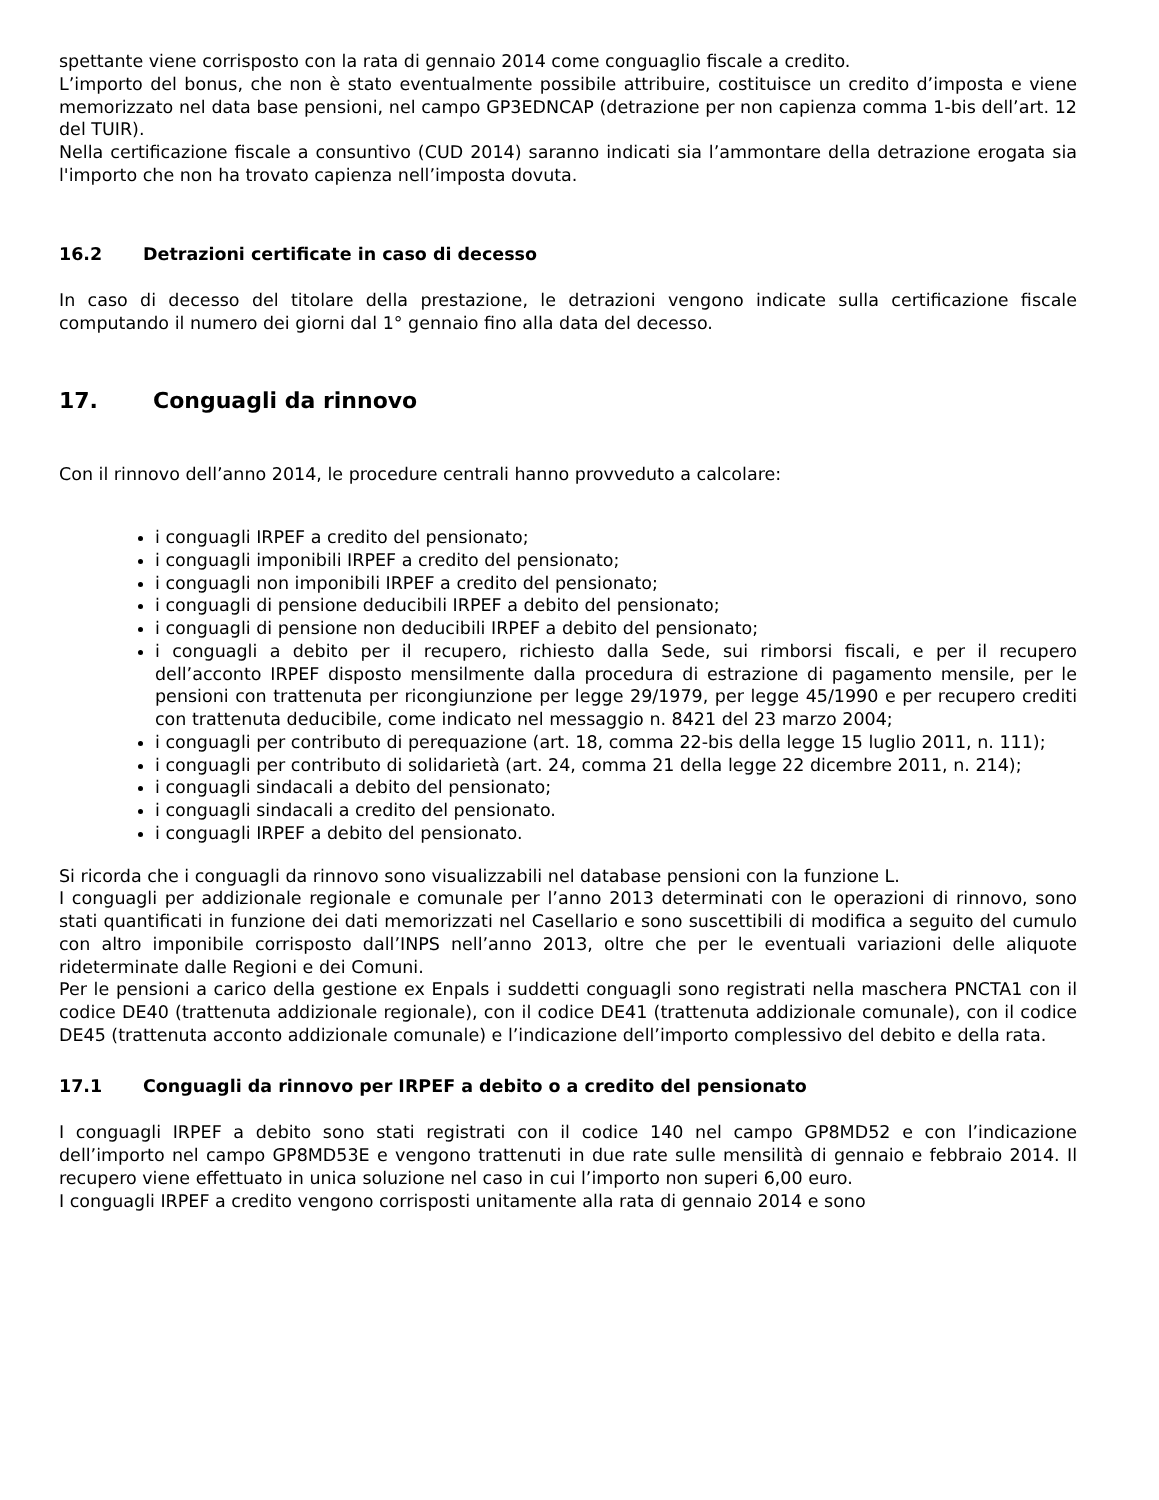spettante viene corrisposto con la rata di gennaio 2014 come conguaglio fiscale a credito.
L’importo del bonus, che non è stato eventualmente possibile attribuire, costituisce un credito d’imposta e viene memorizzato nel data base pensioni, nel campo GP3EDNCAP (detrazione per non capienza comma 1-bis dell’art. 12 del TUIR).
Nella certificazione fiscale a consuntivo (CUD 2014) saranno indicati sia l’ammontare della detrazione erogata sia l'importo che non ha trovato capienza nell’imposta dovuta.
16.2 Detrazioni certificate in caso di decesso
In caso di decesso del titolare della prestazione, le detrazioni vengono indicate sulla certificazione fiscale computando il numero dei giorni dal 1° gennaio fino alla data del decesso.
17. Conguagli da rinnovo
Con il rinnovo dell’anno 2014, le procedure centrali hanno provveduto a calcolare:
i conguagli IRPEF a credito del pensionato;
i conguagli imponibili IRPEF a credito del pensionato;
i conguagli non imponibili IRPEF a credito del pensionato;
i conguagli di pensione deducibili IRPEF a debito del pensionato;
i conguagli di pensione non deducibili IRPEF a debito del pensionato;
i conguagli a debito per il recupero, richiesto dalla Sede, sui rimborsi fiscali, e per il recupero dell’acconto IRPEF disposto mensilmente dalla procedura di estrazione di pagamento mensile, per le pensioni con trattenuta per ricongiunzione per legge 29/1979, per legge 45/1990 e per recupero crediti con trattenuta deducibile, come indicato nel messaggio n. 8421 del 23 marzo 2004;
i conguagli per contributo di perequazione (art. 18, comma 22-bis della legge 15 luglio 2011, n. 111);
i conguagli per contributo di solidarietà (art. 24, comma 21 della legge 22 dicembre 2011, n. 214);
i conguagli sindacali a debito del pensionato;
i conguagli sindacali a credito del pensionato.
i conguagli IRPEF a debito del pensionato.
Si ricorda che i conguagli da rinnovo sono visualizzabili nel database pensioni con la funzione L.
I conguagli per addizionale regionale e comunale per l’anno 2013 determinati con le operazioni di rinnovo, sono stati quantificati in funzione dei dati memorizzati nel Casellario e sono suscettibili di modifica a seguito del cumulo con altro imponibile corrisposto dall’INPS nell’anno 2013, oltre che per le eventuali variazioni delle aliquote rideterminate dalle Regioni e dei Comuni.
Per le pensioni a carico della gestione ex Enpals i suddetti conguagli sono registrati nella maschera PNCTA1 con il codice DE40 (trattenuta addizionale regionale), con il codice DE41 (trattenuta addizionale comunale), con il codice DE45 (trattenuta acconto addizionale comunale) e l’indicazione dell’importo complessivo del debito e della rata.
17.1 Conguagli da rinnovo per IRPEF a debito o a credito del pensionato
I conguagli IRPEF a debito sono stati registrati con il codice 140 nel campo GP8MD52 e con l’indicazione dell’importo nel campo GP8MD53E e vengono trattenuti in due rate sulle mensilità di gennaio e febbraio 2014. Il recupero viene effettuato in unica soluzione nel caso in cui l’importo non superi 6,00 euro.
I conguagli IRPEF a credito vengono corrisposti unitamente alla rata di gennaio 2014 e sono